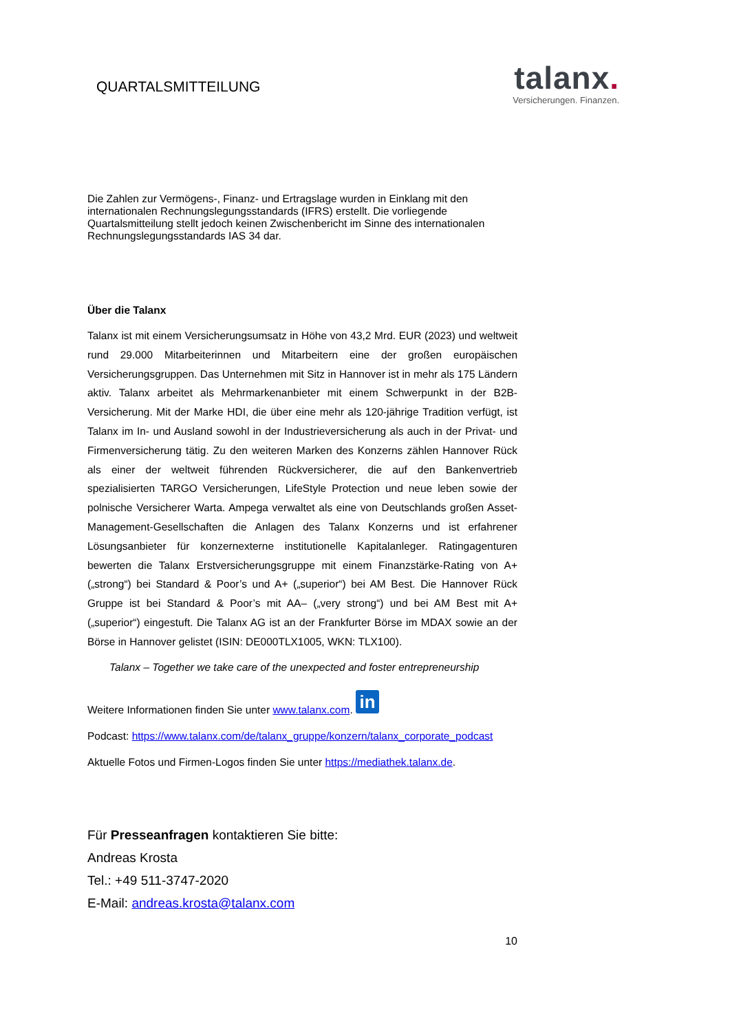QUARTALSMITTEILUNG
talanx.
Versicherungen. Finanzen.
Die Zahlen zur Vermögens-, Finanz- und Ertragslage wurden in Einklang mit den internationalen Rechnungslegungsstandards (IFRS) erstellt. Die vorliegende Quartalsmitteilung stellt jedoch keinen Zwischenbericht im Sinne des internationalen Rechnungslegungsstandards IAS 34 dar.
Über die Talanx
Talanx ist mit einem Versicherungsumsatz in Höhe von 43,2 Mrd. EUR (2023) und weltweit rund 29.000 Mitarbeiterinnen und Mitarbeitern eine der großen europäischen Versicherungsgruppen. Das Unternehmen mit Sitz in Hannover ist in mehr als 175 Ländern aktiv. Talanx arbeitet als Mehrmarkenanbieter mit einem Schwerpunkt in der B2B-Versicherung. Mit der Marke HDI, die über eine mehr als 120-jährige Tradition verfügt, ist Talanx im In- und Ausland sowohl in der Industrieversicherung als auch in der Privat- und Firmenversicherung tätig. Zu den weiteren Marken des Konzerns zählen Hannover Rück als einer der weltweit führenden Rückversicherer, die auf den Bankenvertrieb spezialisierten TARGO Versicherungen, LifeStyle Protection und neue leben sowie der polnische Versicherer Warta. Ampega verwaltet als eine von Deutschlands großen Asset-Management-Gesellschaften die Anlagen des Talanx Konzerns und ist erfahrener Lösungsanbieter für konzernexterne institutionelle Kapitalanleger. Ratingagenturen bewerten die Talanx Erstversicherungsgruppe mit einem Finanzstärke-Rating von A+ („strong“) bei Standard & Poor’s und A+ („superior“) bei AM Best. Die Hannover Rück Gruppe ist bei Standard & Poor’s mit AA– („very strong“) und bei AM Best mit A+ („superior“) eingestuft. Die Talanx AG ist an der Frankfurter Börse im MDAX sowie an der Börse in Hannover gelistet (ISIN: DE000TLX1005, WKN: TLX100).
Talanx – Together we take care of the unexpected and foster entrepreneurship
Weitere Informationen finden Sie unter www.talanx.com. in
Podcast: https://www.talanx.com/de/talanx_gruppe/konzern/talanx_corporate_podcast
Aktuelle Fotos und Firmen-Logos finden Sie unter https://mediathek.talanx.de.
Für Presseanfragen kontaktieren Sie bitte:
Andreas Krosta
Tel.: +49 511-3747-2020
E-Mail: andreas.krosta@talanx.com
10